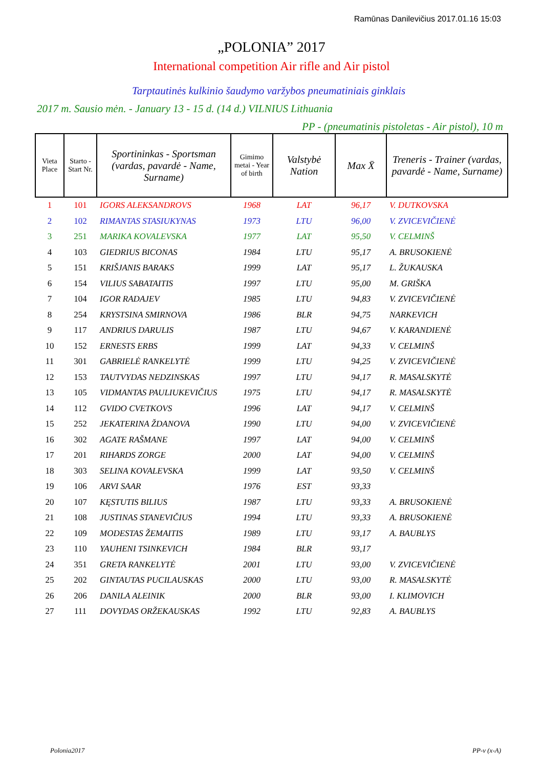Ramūnas Danilevičius 2017.01.16 15:03
„POLONIA” 2017
International competition Air rifle and Air pistol
Tarptautinės kulkinio šaudymo varžybos pneumatiniais ginklais
2017 m. Sausio mėn. - January 13 - 15 d. (14 d.) VILNIUS Lithuania
PP - (pneumatinis pistoletas - Air pistol), 10 m
| Vieta Place | Starto - Start Nr. | Sportininkas - Sportsman (vardas, pavardė - Name, Surname) | Gimimo metai - Year of birth | Valstybė Nation | Max X̄ | Treneris - Trainer (vardas, pavardė - Name, Surname) |
| --- | --- | --- | --- | --- | --- | --- |
| 1 | 101 | IGORS ALEKSANDROVS | 1968 | LAT | 96,17 | V. DUTKOVSKA |
| 2 | 102 | RIMANTAS STASIUKYNAS | 1973 | LTU | 96,00 | V. ZVICEVIČIENĖ |
| 3 | 251 | MARIKA KOVALEVSKA | 1977 | LAT | 95,50 | V. CELMINŠ |
| 4 | 103 | GIEDRIUS BICONAS | 1984 | LTU | 95,17 | A. BRUSOKIENĖ |
| 5 | 151 | KRIŠJANIS BARAKS | 1999 | LAT | 95,17 | L. ŽUKAUSKA |
| 6 | 154 | VILIUS SABATAITIS | 1997 | LTU | 95,00 | M. GRIŠKA |
| 7 | 104 | IGOR RADAJEV | 1985 | LTU | 94,83 | V. ZVICEVIČIENĖ |
| 8 | 254 | KRYSTSINA SMIRNOVA | 1986 | BLR | 94,75 | NARKEVICH |
| 9 | 117 | ANDRIUS DARULIS | 1987 | LTU | 94,67 | V. KARANDIENĖ |
| 10 | 152 | ERNESTS ERBS | 1999 | LAT | 94,33 | V. CELMINŠ |
| 11 | 301 | GABRIELĖ RANKELYTĖ | 1999 | LTU | 94,25 | V. ZVICEVIČIENĖ |
| 12 | 153 | TAUTVYDAS NEDZINSKAS | 1997 | LTU | 94,17 | R. MASALSKYTĖ |
| 13 | 105 | VIDMANTAS PAULIUKEVIČIUS | 1975 | LTU | 94,17 | R. MASALSKYTĖ |
| 14 | 112 | GVIDO CVETKOVS | 1996 | LAT | 94,17 | V. CELMINŠ |
| 15 | 252 | JEKATERINA ŽDANOVA | 1990 | LTU | 94,00 | V. ZVICEVIČIENĖ |
| 16 | 302 | AGATE RAŠMANE | 1997 | LAT | 94,00 | V. CELMINŠ |
| 17 | 201 | RIHARDS ZORGE | 2000 | LAT | 94,00 | V. CELMINŠ |
| 18 | 303 | SELINA KOVALEVSKA | 1999 | LAT | 93,50 | V. CELMINŠ |
| 19 | 106 | ARVI SAAR | 1976 | EST | 93,33 | |
| 20 | 107 | KĘSTUTIS BILIUS | 1987 | LTU | 93,33 | A. BRUSOKIENĖ |
| 21 | 108 | JUSTINAS STANEVIČIUS | 1994 | LTU | 93,33 | A. BRUSOKIENĖ |
| 22 | 109 | MODESTAS ŽEMAITIS | 1989 | LTU | 93,17 | A. BAUBLYS |
| 23 | 110 | YAUHENI TSINKEVICH | 1984 | BLR | 93,17 | |
| 24 | 351 | GRETA RANKELYTĖ | 2001 | LTU | 93,00 | V. ZVICEVIČIENĖ |
| 25 | 202 | GINTAUTAS PUCILAUSKAS | 2000 | LTU | 93,00 | R. MASALSKYTĖ |
| 26 | 206 | DANILA ALEINIK | 2000 | BLR | 93,00 | I. KLIMOVICH |
| 27 | 111 | DOVYDAS ORŽEKAUSKAS | 1992 | LTU | 92,83 | A. BAUBLYS |
Polonia2017 PP-v (x-A)